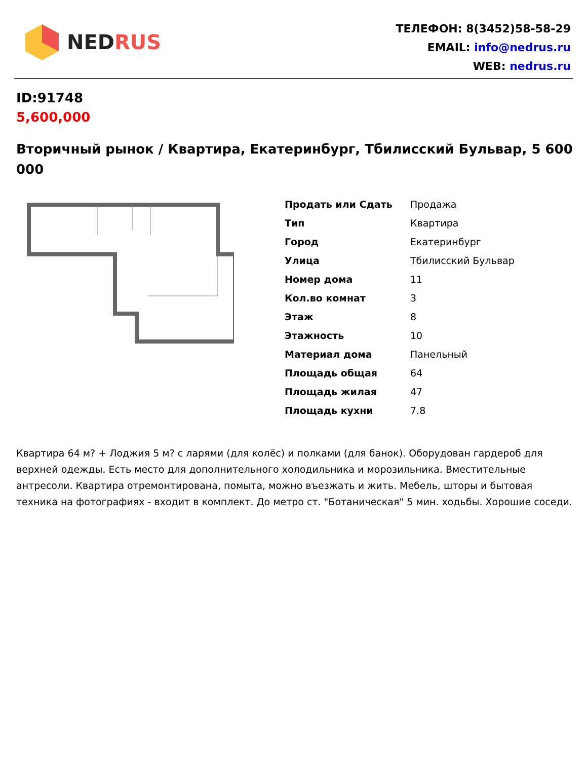NED RUS
ТЕЛЕФОН: 8(3452)58-58-29
EMAIL: info@nedrus.ru
WEB: nedrus.ru
ID:91748
5,600,000
Вторичный рынок / Квартира, Екатеринбург, Тбилисский Бульвар, 5 600 000
| Продать или Сдать | Продажа |
| Тип | Квартира |
| Город | Екатеринбург |
| Улица | Тбилисский Бульвар |
| Номер дома | 11 |
| Кол.во комнат | 3 |
| Этаж | 8 |
| Этажность | 10 |
| Материал дома | Панельный |
| Площадь общая | 64 |
| Площадь жилая | 47 |
| Площадь кухни | 7.8 |
Квартира 64 м? + Лоджия 5 м? с ларями (для колёс) и полками (для банок). Оборудован гардероб для верхней одежды. Есть место для дополнительного холодильника и морозильника. Вместительные антресоли. Квартира отремонтирована, помыта, можно въезжать и жить. Мебель, шторы и бытовая техника на фотографиях - входит в комплект. До метро ст. "Ботаническая" 5 мин. ходьбы. Хорошие соседи.